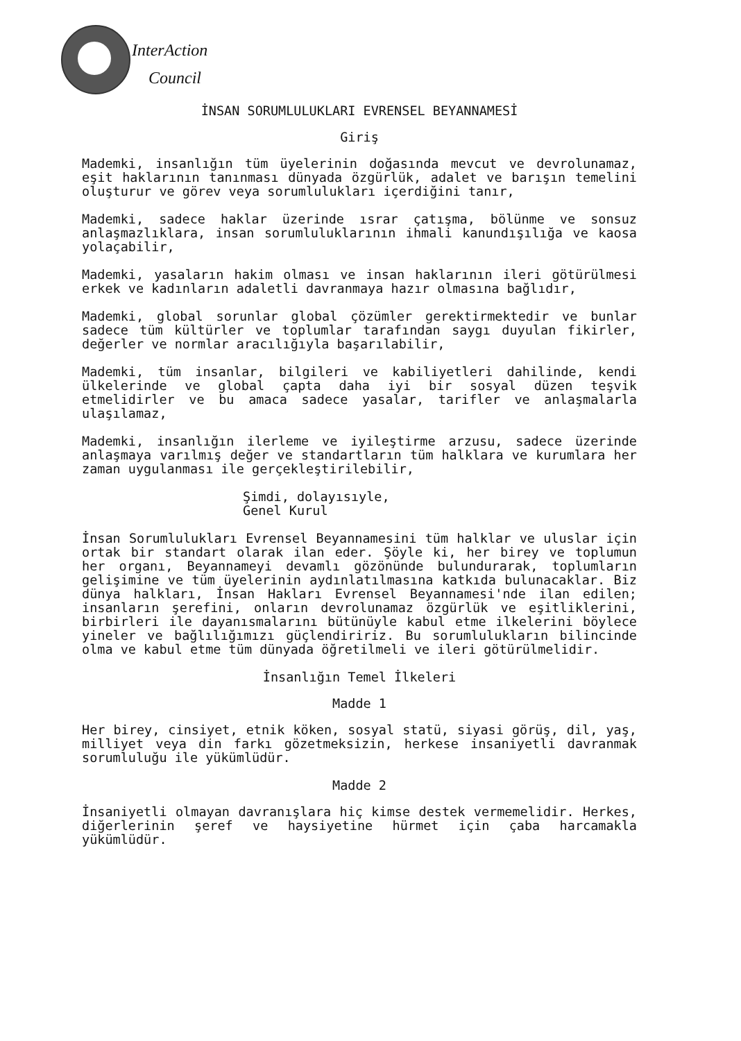InterAction
Council
İNSAN SORUMLULUKLARI EVRENSEL BEYANNAMESİ
Giriş
Mademki, insanlığın tüm üyelerinin doğasında mevcut ve devrolunamaz, eşit haklarının tanınması dünyada özgürlük, adalet ve barışın temelini oluşturur ve görev veya sorumlulukları içerdiğini tanır,
Mademki, sadece haklar üzerinde ısrar çatışma, bölünme ve sonsuz anlaşmazlıklara, insan sorumluluklarının ihmali kanundışılığa ve kaosa yolaçabilir,
Mademki, yasaların hakim olması ve insan haklarının ileri götürülmesi erkek ve kadınların adaletli davranmaya hazır olmasına bağlıdır,
Mademki, global sorunlar global çözümler gerektirmektedir ve bunlar sadece tüm kültürler ve toplumlar tarafından saygı duyulan fikirler, değerler ve normlar aracılığıyla başarılabilir,
Mademki, tüm insanlar, bilgileri ve kabiliyetleri dahilinde, kendi ülkelerinde ve global çapta daha iyi bir sosyal düzen teşvik etmelidirler ve bu amaca sadece yasalar, tarifler ve anlaşmalarla ulaşılamaz,
Mademki, insanlığın ilerleme ve iyileştirme arzusu, sadece üzerinde anlaşmaya varılmış değer ve standartların tüm halklara ve kurumlara her zaman uygulanması ile gerçekleştirilebilir,
Şimdi, dolayısıyle,
Genel Kurul
İnsan Sorumlulukları Evrensel Beyannamesini tüm halklar ve uluslar için ortak bir standart olarak ilan eder. Şöyle ki, her birey ve toplumun her organı, Beyannameyi devamlı gözönünde bulundurarak, toplumların gelişimine ve tüm üyelerinin aydınlatılmasına katkıda bulunacaklar. Biz dünya halkları, İnsan Hakları Evrensel Beyannamesi'nde ilan edilen; insanların şerefini, onların devrolunamaz özgürlük ve eşitliklerini, birbirleri ile dayanısmalarını bütünüyle kabul etme ilkelerini böylece yineler ve bağlılığımızı güçlendiririz. Bu sorumlulukların bilincinde olma ve kabul etme tüm dünyada öğretilmeli ve ileri götürülmelidir.
İnsanlığın Temel İlkeleri
Madde 1
Her birey, cinsiyet, etnik köken, sosyal statü, siyasi görüş, dil, yaş, milliyet veya din farkı gözetmeksizin, herkese insaniyetli davranmak sorumluluğu ile yükümlüdür.
Madde 2
İnsaniyetli olmayan davranışlara hiç kimse destek vermemelidir. Herkes, diğerlerinin şeref ve haysiyetine hürmet için çaba harcamakla yükümlüdür.